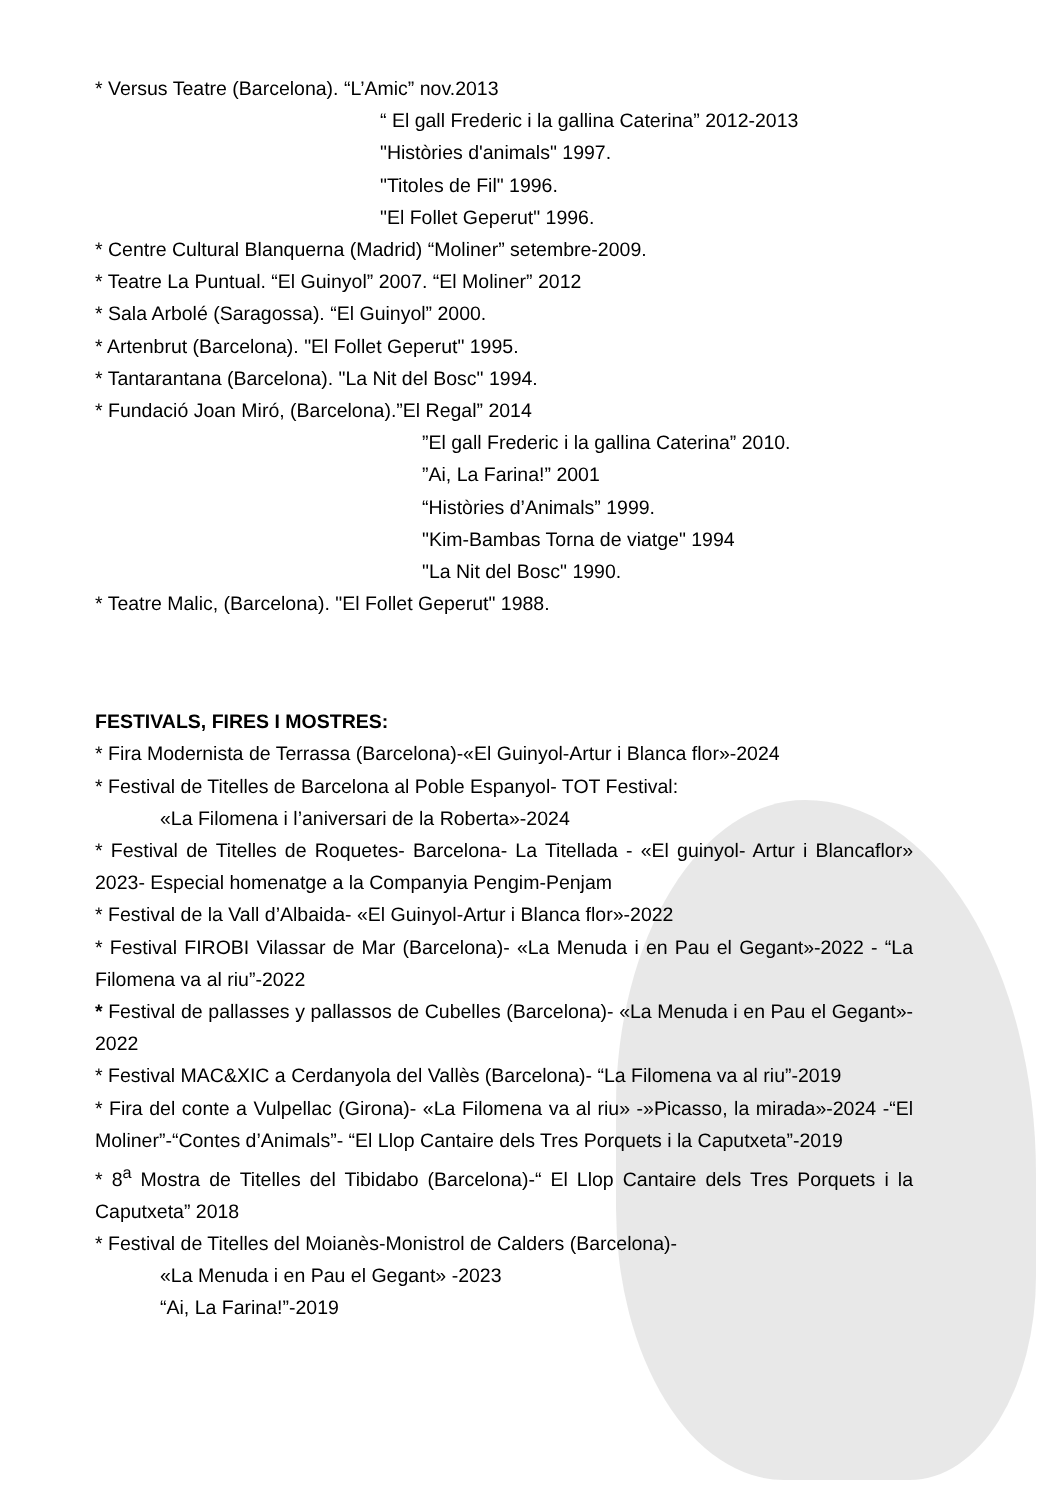* Versus Teatre (Barcelona). “L’Amic” nov.2013
“ El gall Frederic i la gallina Caterina” 2012-2013
"Històries d'animals" 1997.
"Titoles de Fil" 1996.
"El Follet Geperut" 1996.
* Centre Cultural Blanquerna (Madrid) “Moliner” setembre-2009.
* Teatre La Puntual. “El Guinyol” 2007. “El Moliner” 2012
* Sala Arbolé (Saragossa). “El Guinyol” 2000.
* Artenbrut (Barcelona). "El Follet Geperut" 1995.
* Tantarantana (Barcelona). "La Nit del Bosc" 1994.
* Fundació Joan Miró, (Barcelona).”El Regal” 2014
”El gall Frederic i la gallina Caterina” 2010.
”Ai, La Farina!” 2001
“Històries d’Animals” 1999.
"Kim-Bambas Torna de viatge" 1994
"La Nit del Bosc" 1990.
* Teatre Malic, (Barcelona). "El Follet Geperut" 1988.
FESTIVALS, FIRES I MOSTRES:
* Fira Modernista de Terrassa (Barcelona)-«El Guinyol-Artur i Blanca flor»-2024
* Festival de Titelles de Barcelona al Poble Espanyol- TOT Festival:
«La Filomena i l’aniversari de la Roberta»-2024
* Festival de Titelles de Roquetes- Barcelona- La Titellada - «El guinyol- Artur i Blancaflor» 2023- Especial homenatge a la Companyia Pengim-Penjam
* Festival de la Vall d’Albaida- «El Guinyol-Artur i Blanca flor»-2022
* Festival FIROBI Vilassar de Mar (Barcelona)- «La Menuda i en Pau el Gegant»-2022 - “La Filomena va al riu”-2022
* Festival de pallasses y pallassos de Cubelles (Barcelona)- «La Menuda i en Pau el Gegant»- 2022
* Festival MAC&XIC a Cerdanyola del Vallès (Barcelona)- “La Filomena va al riu”-2019
* Fira del conte a Vulpellac (Girona)- «La Filomena va al riu» -»Picasso, la mirada»-2024 -“El Moliner”-“Contes d’Animals”- “El Llop Cantaire dels Tres Porquets i la Caputxeta”-2019
* 8<sup>a</sup> Mostra de Titelles del Tibidabo (Barcelona)-“ El Llop Cantaire dels Tres Porquets i la Caputxeta” 2018
* Festival de Titelles del Moianès-Monistrol de Calders (Barcelona)-
«La Menuda i en Pau el Gegant» -2023
“Ai, La Farina!”-2019